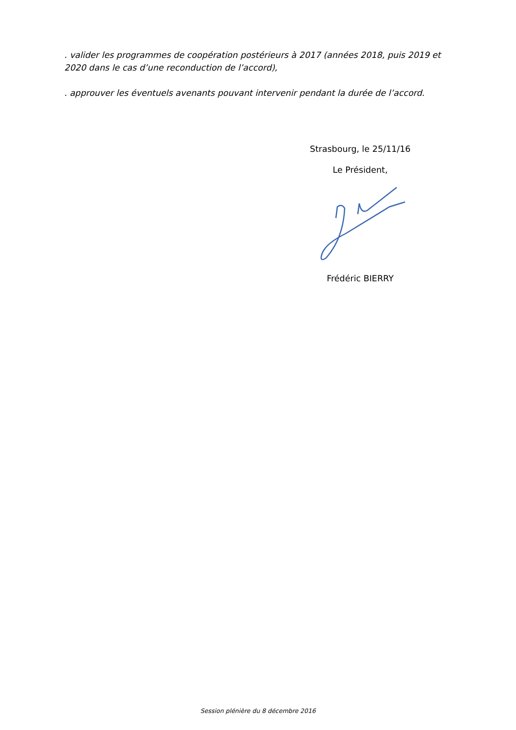. valider les programmes de coopération postérieurs à 2017 (années 2018, puis 2019 et 2020 dans le cas d’une reconduction de l’accord),
. approuver les éventuels avenants pouvant intervenir pendant la durée de l’accord.
Strasbourg, le 25/11/16
Le Président,
Frédéric BIERRY
Session plénière du 8 décembre 2016